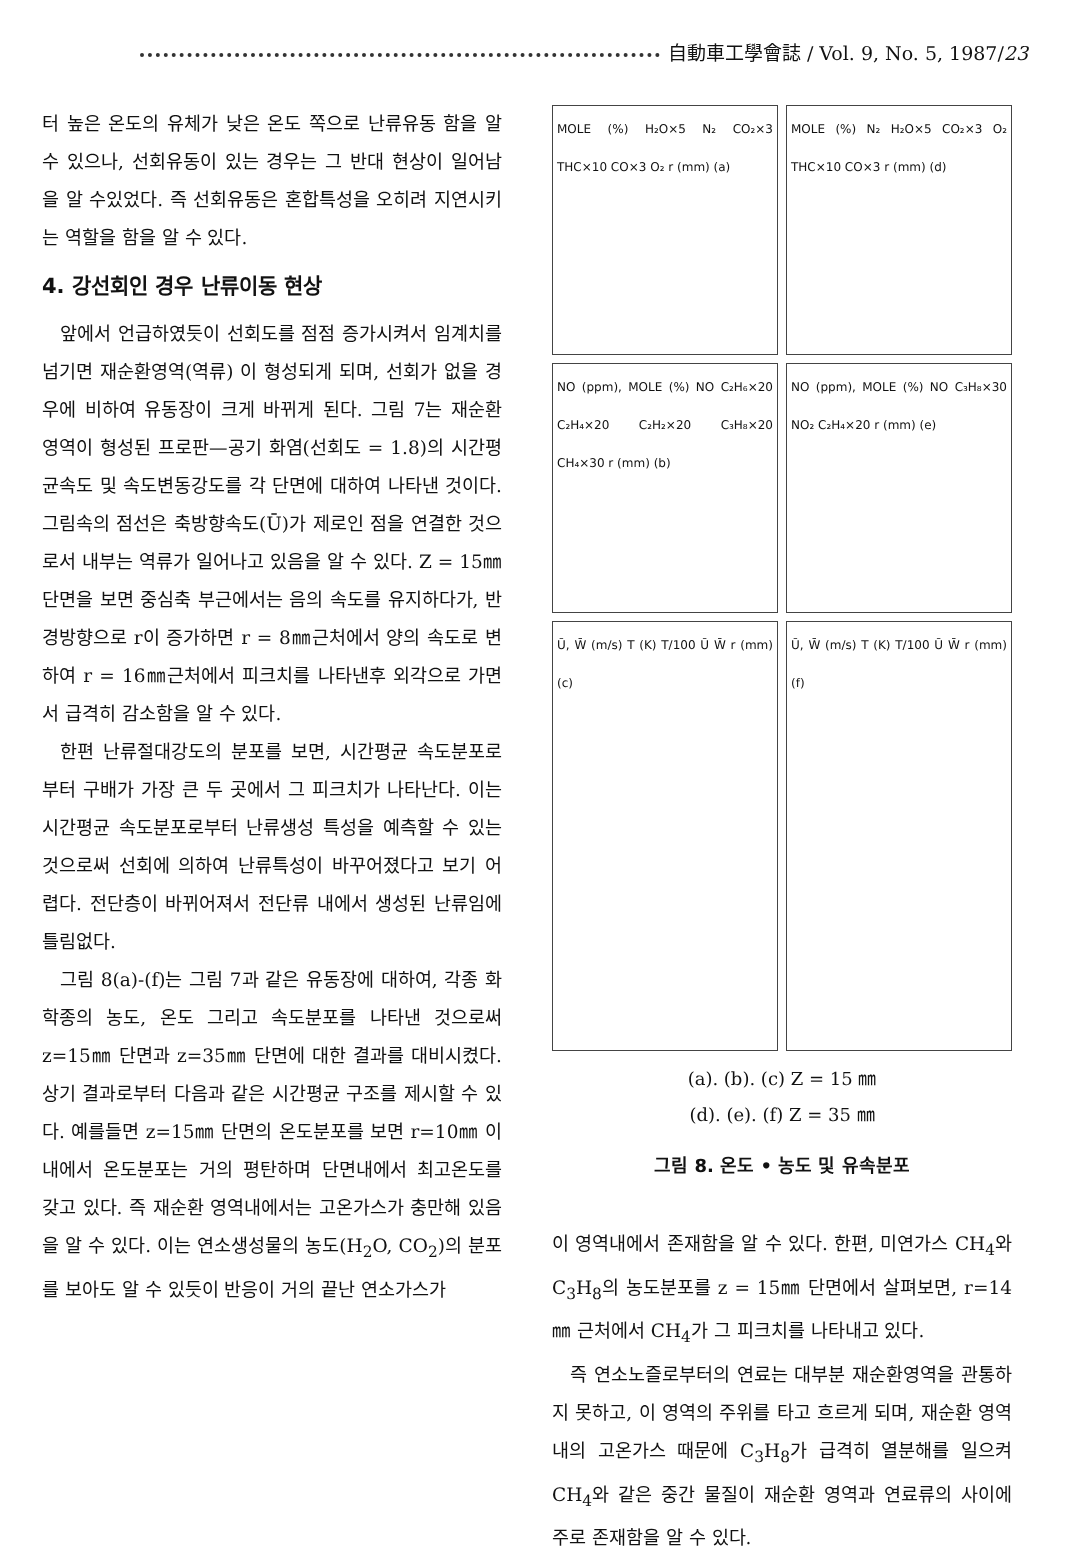自動車工學會誌 / Vol. 9, No. 5, 1987/23
터 높은 온도의 유체가 낮은 온도 쪽으로 난류유동 함을 알 수 있으나, 선회유동이 있는 경우는 그 반대 현상이 일어남을 알 수있었다. 즉 선회유동은 혼합특성을 오히려 지연시키는 역할을 함을 알 수 있다.
4. 강선회인 경우 난류이동 현상
앞에서 언급하였듯이 선회도를 점점 증가시켜서 임계치를 넘기면 재순환영역(역류) 이 형성되게 되며, 선회가 없을 경우에 비하여 유동장이 크게 바뀌게 된다. 그림 7는 재순환 영역이 형성된 프로판—공기 화염(선회도 = 1.8)의 시간평균속도 및 속도변동강도를 각 단면에 대하여 나타낸 것이다. 그림속의 점선은 축방향속도(Ū)가 제로인 점을 연결한 것으로서 내부는 역류가 일어나고 있음을 알 수 있다. Z = 15㎜단면을 보면 중심축 부근에서는 음의 속도를 유지하다가, 반경방향으로 r이 증가하면 r = 8㎜근처에서 양의 속도로 변하여 r = 16㎜근처에서 피크치를 나타낸후 외각으로 가면서 급격히 감소함을 알 수 있다.
한편 난류절대강도의 분포를 보면, 시간평균 속도분포로부터 구배가 가장 큰 두 곳에서 그 피크치가 나타난다. 이는 시간평균 속도분포로부터 난류생성 특성을 예측할 수 있는 것으로써 선회에 의하여 난류특성이 바꾸어졌다고 보기 어렵다. 전단층이 바뀌어져서 전단류 내에서 생성된 난류임에 틀림없다.
그림 8(a)-(f)는 그림 7과 같은 유동장에 대하여, 각종 화학종의 농도, 온도 그리고 속도분포를 나타낸 것으로써 z=15㎜ 단면과 z=35㎜ 단면에 대한 결과를 대비시켰다. 상기 결과로부터 다음과 같은 시간평균 구조를 제시할 수 있다. 예를들면 z=15㎜ 단면의 온도분포를 보면 r=10㎜ 이내에서 온도분포는 거의 평탄하며 단면내에서 최고온도를 갖고 있다. 즉 재순환 영역내에서는 고온가스가 충만해 있음을 알 수 있다. 이는 연소생성물의 농도(H<sub>2</sub>O, CO<sub>2</sub>)의 분포를 보아도 알 수 있듯이 반응이 거의 끝난 연소가스가
MOLE (%) H₂O×5 N₂ CO₂×3 THC×10 CO×3 O₂ r (mm) (a)
MOLE (%) N₂ H₂O×5 CO₂×3 O₂ THC×10 CO×3 r (mm) (d)
NO (ppm), MOLE (%) NO C₂H₆×20 C₂H₄×20 C₂H₂×20 C₃H₈×20 CH₄×30 r (mm) (b)
NO (ppm), MOLE (%) NO C₃H₈×30 NO₂ C₂H₄×20 r (mm) (e)
Ū, W̄ (m/s) T (K) T/100 Ū W̄ r (mm) (c)
Ū, W̄ (m/s) T (K) T/100 Ū W̄ r (mm) (f)
(a). (b). (c) Z = 15 ㎜
(d). (e). (f) Z = 35 ㎜
그림 8. 온도 • 농도 및 유속분포
이 영역내에서 존재함을 알 수 있다. 한편, 미연가스 CH<sub>4</sub>와 C<sub>3</sub>H<sub>8</sub>의 농도분포를 z = 15㎜ 단면에서 살펴보면, r=14㎜ 근처에서 CH<sub>4</sub>가 그 피크치를 나타내고 있다.
즉 연소노즐로부터의 연료는 대부분 재순환영역을 관통하지 못하고, 이 영역의 주위를 타고 흐르게 되며, 재순환 영역내의 고온가스 때문에 C<sub>3</sub>H<sub>8</sub>가 급격히 열분해를 일으켜 CH<sub>4</sub>와 같은 중간 물질이 재순환 영역과 연료류의 사이에 주로 존재함을 알 수 있다.